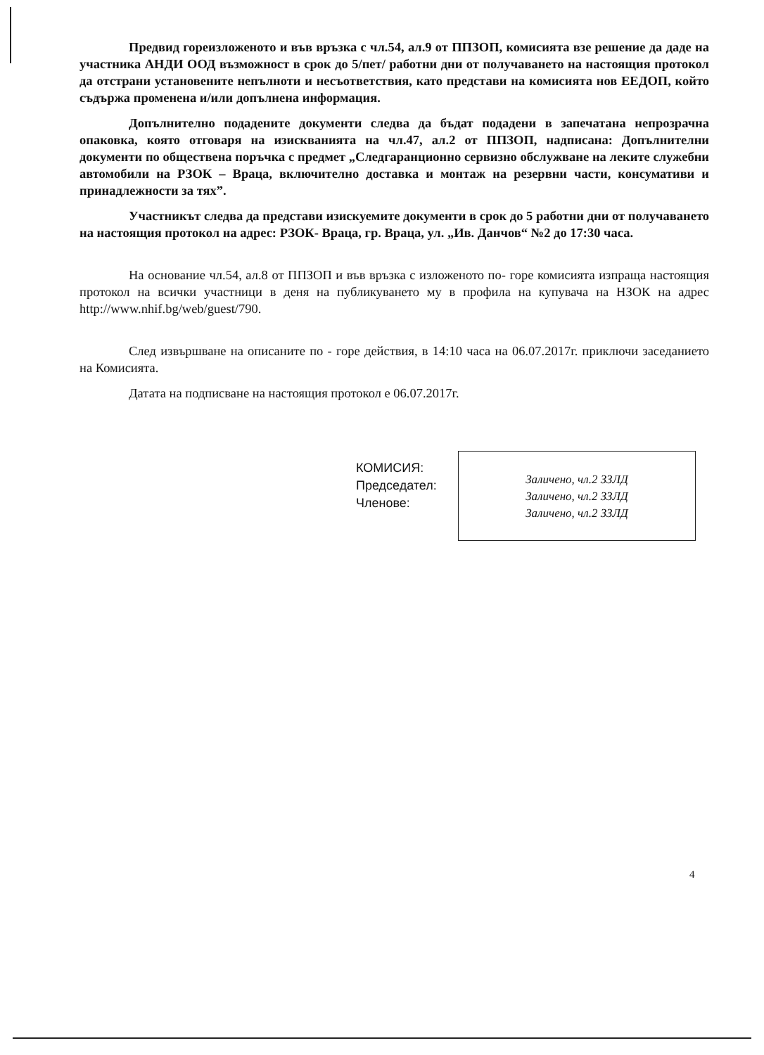Предвид гореизложеното и във връзка с чл.54, ал.9 от ППЗОП, комисията взе решение да даде на участника АНДИ ООД възможност в срок до 5/пет/ работни дни от получаването на настоящия протокол да отстрани установените непълноти и несъответствия, като представи на комисията нов ЕЕДОП, който съдържа променена и/или допълнена информация.
Допълнително подадените документи следва да бъдат подадени в запечатана непрозрачна опаковка, която отговаря на изискванията на чл.47, ал.2 от ППЗОП, надписана: Допълнителни документи по обществена поръчка с предмет „Следгаранционно сервизно обслужване на леките служебни автомобили на РЗОК – Враца, включително доставка и монтаж на резервни части, консумативи и принадлежности за тях”.
Участникът следва да представи изискуемите документи в срок до 5 работни дни от получаването на настоящия протокол на адрес: РЗОК- Враца, гр. Враца, ул. „Ив. Данчов“ №2 до 17:30 часа.
На основание чл.54, ал.8 от ППЗОП и във връзка с изложеното по- горе комисията изпраща настоящия протокол на всички участници в деня на публикуването му в профила на купувача на НЗОК на адрес http://www.nhif.bg/web/guest/790.
След извършване на описаните по - горе действия, в 14:10 часа на 06.07.2017г. приключи заседанието на Комисията.
Датата на подписване на настоящия протокол е 06.07.2017г.
КОМИСИЯ:
Председател:
Членове:
Заличено, чл.2 ЗЗЛД
Заличено, чл.2 ЗЗЛД
Заличено, чл.2 ЗЗЛД
4